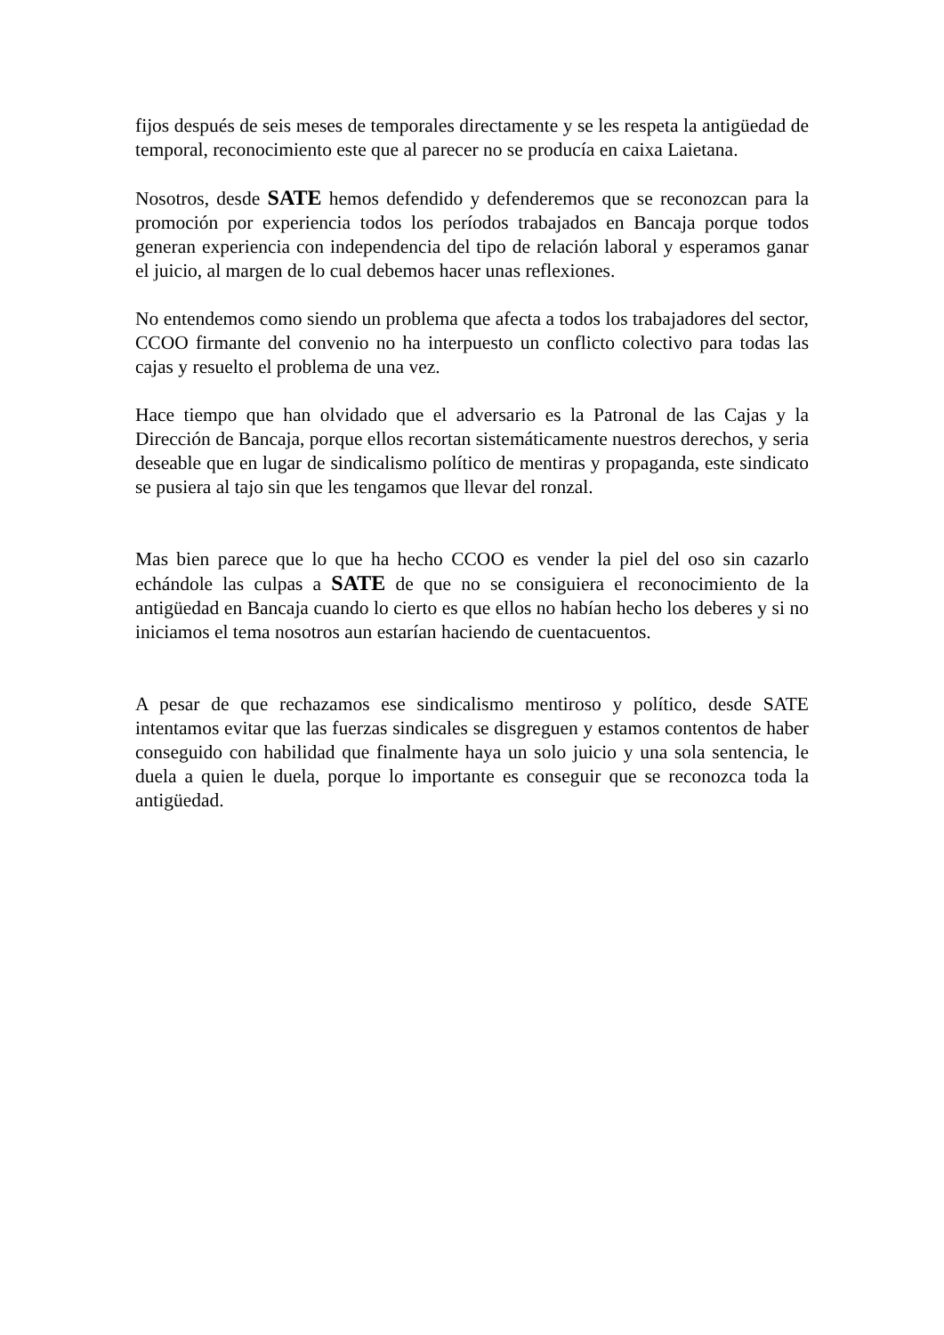fijos después de seis meses de temporales directamente y se les respeta la antigüedad de temporal, reconocimiento este que al parecer no se producía en caixa Laietana.
Nosotros, desde SATE hemos defendido y defenderemos que se reconozcan para la promoción por experiencia todos los períodos trabajados en Bancaja porque todos generan experiencia con independencia del tipo de relación laboral y esperamos ganar el juicio, al margen de lo cual debemos hacer unas reflexiones.
No entendemos como siendo un problema que afecta a todos los trabajadores del sector, CCOO firmante del convenio no ha interpuesto un conflicto colectivo para todas las cajas y resuelto el problema de una vez.
Hace tiempo que han olvidado que el adversario es la Patronal de las Cajas y la Dirección de Bancaja, porque ellos recortan sistemáticamente nuestros derechos, y seria deseable que en lugar de sindicalismo político de mentiras y propaganda, este sindicato se pusiera al tajo sin que les tengamos que llevar del ronzal.
Mas bien parece que lo que ha hecho CCOO es vender la piel del oso sin cazarlo echándole las culpas a SATE de que no se consiguiera el reconocimiento de la antigüedad en Bancaja cuando lo cierto es que ellos no habían hecho los deberes y si no iniciamos el tema nosotros aun estarían haciendo de cuentacuentos.
A pesar de que rechazamos ese sindicalismo mentiroso y político, desde SATE intentamos evitar que las fuerzas sindicales se disgreguen y estamos contentos de haber conseguido con habilidad que finalmente haya un solo juicio y una sola sentencia, le duela a quien le duela, porque lo importante es conseguir que se reconozca toda la antigüedad.